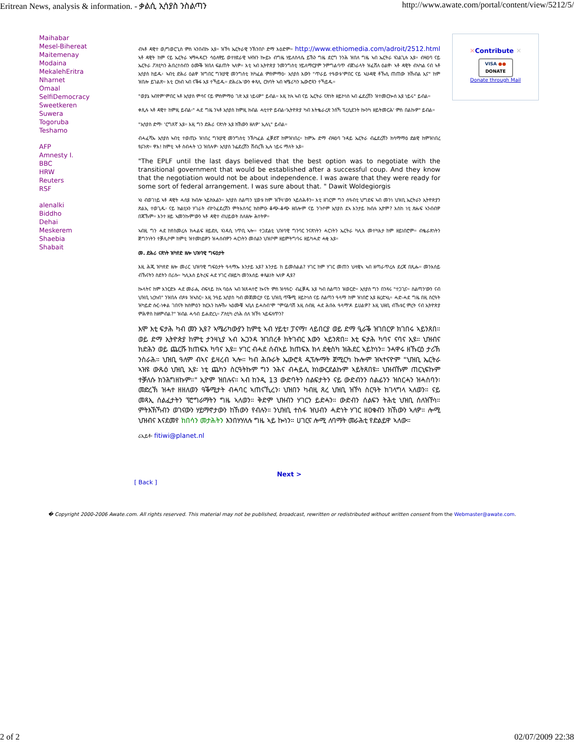Eritrean News, analysis & information. - ቃልሲ ኢሳያስ ንስልጣን http://www.awate.com/portal/content/view/5212/5/
Maihabar
Mesel-Bihereat
Maitemenay
Modaina
MekalehEritra
Nharnet
Omaal
SelfiDemocracy
Sweetkeren
Suwera
Togoruba
Teshamo
AFP
Amnesty I.
BBC
HRW
Reuters
RSF
alenalki
Biddho
Dehai
Meskerem
Shaebia
Shabait
ብኣቶ ዳዊተ ወ/ግወርጊስ ምስ ኣንበብኩ ኢዩ። ዝኾነ ኤርትራዊ ንኽንበቦ ድማ እዕድም። http://www.ethiomedia.com/adroit/2512.html ኣቶ ዳዊት ከም ናይ ኤርትራ ኣማሓዳርን ሳዕለዋይ ወተሃደራዊ ኣዛዝን ኰይኑ ብግዜ ሃይለስላሴ ይኹን ግዜ ደርግ ንንሕ ዝበለ ግዜ ኣብ ኤርትራ ኣገልጊሉ ኢዩ። ብዛዕባ ናይ ኤርትራ ፖለቲካን ሕበረተሰብን ዕሙቕ ዝበለ ፍልጠት ኣለዎ። እቲ ኣብ ኢትዮጵያ ንመንግስቲ ሃይለማርያም ንምግልባጥ ብጀነራላት ዝፈሸለ ዕልዋ፡ ኣቶ ዳዊት ብኣካል ናብ ኣቶ ኢሳያስ ከይዱ፡ ኣብቲ ድሕሪ ዕልዋ ዝግበር ግዝያዊ መንግስቲ ክካፈል ምስምማዕ፡ ኢሳያስ እውን "ጥራይ ተዓወቱ'ምበር ናይ ኣሁዳዊ ቶኹሲ ጠጠው ክኸብል ኢና" ከም ዝበሎ ይገልጽ። እቲ ርክብ ኣብ ናቕፋ ኢዩ ተኻይዱ። ድሕሪኡ'ውን ቀጻሊ ርክባት ኣብ ኣሜሪካን ኤውሮጳን ተኻይዱ።
"ወያኔ ኣብየም'ምበር ኣቶ ኢሳያስ ምሳና ናይ ምስምማዕ ገጽ ኢዩ ነይሩዎ" ይብል። እዚ ከኣ ኣብ ናይ ኤርትራ ናጽነት ዘይኮነስ ኣብ ፌደረሽን ዝተመርኰሰ ኢዩ ነይሩ" ይብል።
ቀጺሉ ኣቶ ዳዊተ ከምዚ ይብል፡" ሓደ ግዜ ንኣቶ ኢሳያስ ከምዚ ክብል ሓቲተዮ ይብል፡'ኢትዮጵያ ካብ እትቈራረጽ ንስኻ ፕረሲደንት ኰንካ ዘይትመርሕ' ምስ በልኩዎ" ይብል።
"ኢሳያስ ድማ፡ 'ርግጸኛ ኢዩ። እዚ ግን ድሕሪ ናጽነት ኢዩ ክኸውን ዘለዎ' ኢሉኒ" ይብል።
ብሓፈሻኡ ኢሳያስ ኣብቲ ተወጢኑ ዝነበረ ግዝያዊ መንግስቲ ንኽካፈል ፈቓደኛ ከምዝነበረ። ከምኡ ድማ ብዛዕባ ጉዳይ ኤርትራ ብፌደረሽን ክሳማማዕ ድልዊ ከምዝነበረ የራጉጽ። ዋእ! ከምቲ ኣቶ ስብሓት ነጋ ዝበሉዎ፡ ኢሳያስ ንፌደረሽን ሽብረኽ ኢሉ ነይሩ ማለት ኢዩ።
"The EPLF until the last days believed that the best option was to negotiate with the transitional government that would be established after a successful coup. And they know that the negotiation would not be about independence. I was aware that they were ready for some sort of federal arrangement. I was sure about that. " Dawit Woldegiorgis
ኣነ ብወገነይ ኣቶ ዳዊት ሓሲዩ ክብሎ ኣይክእልን። ኢሳያስ ስልጣን ሂወቱ ከም ዝኾነ'ውን ኣይስሕቶን። እቲ ዘገርም ግን ሰዓብቲ ህግደፍ ኣብ መንነ ህዝቢ ኤርትራን ኢትዮጵያን ጽልኢ ተወጊዱ፡ ናይ ክልቲኦን ሃገራት ብኮንፈደረሽን ምትእስሳር ክስምዑ ቆጭ-ቆጭ ዘበሎም ናይ ንጉሶም ኢሳያስ ደኣ እንታይ ክብሉ ኢዮም? እስከ ነቲ ጽሑፍ ኣንብብዎ በጃኹም። እንተ ዘይ ኣመንኩም'ውን ኣቶ ዳዊተ ብህይወት ስለዘሎ ሕተትዎ።
ኣብዚ ግን ሓደ ከየስመረሉ ክሓልፍ ዘይድሊ ኣገዳሲ ነጥቢ ኣሎ። ተጋደልቲ ህዝባዊ ግንባር ንናጽነትን ሓርነትን ኤርትራ ካሊእ መተካእታ ከም ዘይነበሮም። ብቈራጽነትን ጅግንነትን ተቓሊሶም ከምቲ ዝተመነይዎን ዝሓሰብዎን ሓርነትን መሰልን ህዝቦም ዘይምትግባሩ ዘይካሓድ ሓቂ ኢዩ።
መ. ድሕሪ ናጽነት ዝካየድ ዘሎ ህዝባዊ ግፍዕታት
እዚ ሕጂ ዝካየድ ዘሎ መሪር ህዝባዊ ግፍዕታት ዓላማኡ እንታይ ኢዩ? እንታይ ከ ይመስልል? ሃገር ከም ሃገር መጠን ህላዌኣ ኣብ ዘጣራጥረሉ ደረጃ በጺሑ። መንእሰይ ብኹናትን ስደትን በሪሱ። ካሊእስ ይትረፍ ሓደ ሃገር ብዘይካ መንእሰይ ቀጻልነት ኣለዎ ዲዩ?
ኲላትና ከም እንርድኦ ሓደ መራሒ ብፍላይ ከኣ ባዕሉ ኣብ ዝጸሓተሮ ኲናት ምስ ዝሳዓር፡ ብፈቓዱ ኢዩ ካብ ስልጣን ዝወርድ። ኢሳያስ ግን በንጻሩ "ተጋጊና። ስልጣን'ውን ናብ ህዝቢ ነረክብ" ንዝበሉ ብጾቱ ዝኣስር። እዚ ንዓይ ኢሳያስ ካብ መጀመርታ ናይ ህዝቢ ጥቕሚ ዘይኮነስ ናይ ስልጣን ዓላማ ከም ዝነበሮ ኢዩ ዘረድኣኒ። ሓድ-ሓደ ግዜ በዚ ስርዓት ዝካይድ ሱር-ነቀል ገበናት ክሰምዕን ክርእን ከሎኹ፡ ኣዕሙቑ ኣቢለ ይሓስብ'ሞ "ምናልባሽ እዚ ሰብዚ ሓደ ሕቡእ ዓላማ'ዶ ይሀልዎ? እዚ ህዘቢ ብኹቱር ምረት ናብ ኢትዮጵያ ምሕዋስ ከዘምብል?" ዝብል ሓሳብ ይሐድረኒ። ፖለቲካ ረሳሕ ሰለ ዝኾነ ኣይፍለጥን?
እሞ እቲ ፍታሕ ካብ መን ኢዩ? ኣሜሪካውያን ከምቲ ኣብ ሃይቲ፣ ፓናማ፣ ላይበርያ ወይ ድማ ዒራቕ ዝገበርዎ ክገበሩ ኣይንጸበ። ወይ ድማ ኢትዮጵያ ከምቲ ታንዛኒያ ኣብ ኡጋንዳ ዝገበረቶ ክትገብር እውን ኣይንጽበ። እቲ ፍታሕ ካባና ናባና ኢዩ። ህዝብና ክድሕን ወይ ጨርሹ ክጠፍእ ካባና ኢዩ። ሃገር ብሓደ ሰብኣይ ክጠፍእ ክላ ደቂስካ ዝሕደር ኣይኮነን። ንሓዋሩ ዘኹርዕ ታሪኽ ንስራሕ። ህዝቢ ዓለም ብኣና ይዛረብ ኣሎ። ካብ ሕቡራት ኤውሮጳ ዲፕሎማት ጀሚርካ ኩሎም ዝኣተናዮም "ህዝቢ ኤርትራ ኣዝዩ ውጹዕ ህዝቢ ኢዩ፡ ነቲ ጨካን ስርዓትኩም ግን ንሕና ብሓይሊ ክነውርደልኩም ኣይትጸበዩ። ህዝብኹም ጠርኒፍኩም ተቓለሱ ክንሕግዘኩም።" ኢዮም ዝበሉና። ኣብ ከንዲ 13 ውድባትን ሰልፍታትን ናይ ውድብንን ሰልፊንን ዝሰርሓን ዝሓስባን፡ መድረኽ ዝሓተ ዘዘለወን ዓቕሚታት ብሓባር ኣጠናኺረን፡ ህዝበን ካብዚ ጸረ ህዝቢ ዝኾነ ስርዓት ክገላግላ ኣለወን። ናይ መጻኢ ሰልፈታትን ፕሮግራማትን ግዜ ኣለወን። ቅድም ህዝብን ሃገርን ይድሓን። ውድብን ሰልፍን ትሕቲ ህዝቢ ሰለዝኾነ። ምትእኽኻብን ወገናውን ሃይማኖታውን ከኸውን የብሉን። ንህዝቢ ተስፋ ዝህብን ሓድነት ሃገር ዘዐቁብን ክኸውን ኣለዎ። ሎሚ ህዝብና እናደመየ ከበሳን መታሕትን እንበሃሃለሉ ግዜ ኣይ ኰነን። ሀገርና ሎሚ ለባማት መራሕቲ የድልይዋ ኣለው።
ሪኢይቶ፡ fitiwi@planet.nl
Next >
[ Back ]
✕Contribute ✕
VISA ●●
DONATE
Donate through Mail
� Copyright 2000-2006 Awate.com. All rights reserved. This material may not be published, broadcast, rewritten or redistributed without written consent from the Webmaster@awate.com.
2 of 2 02/07/2009 22:38